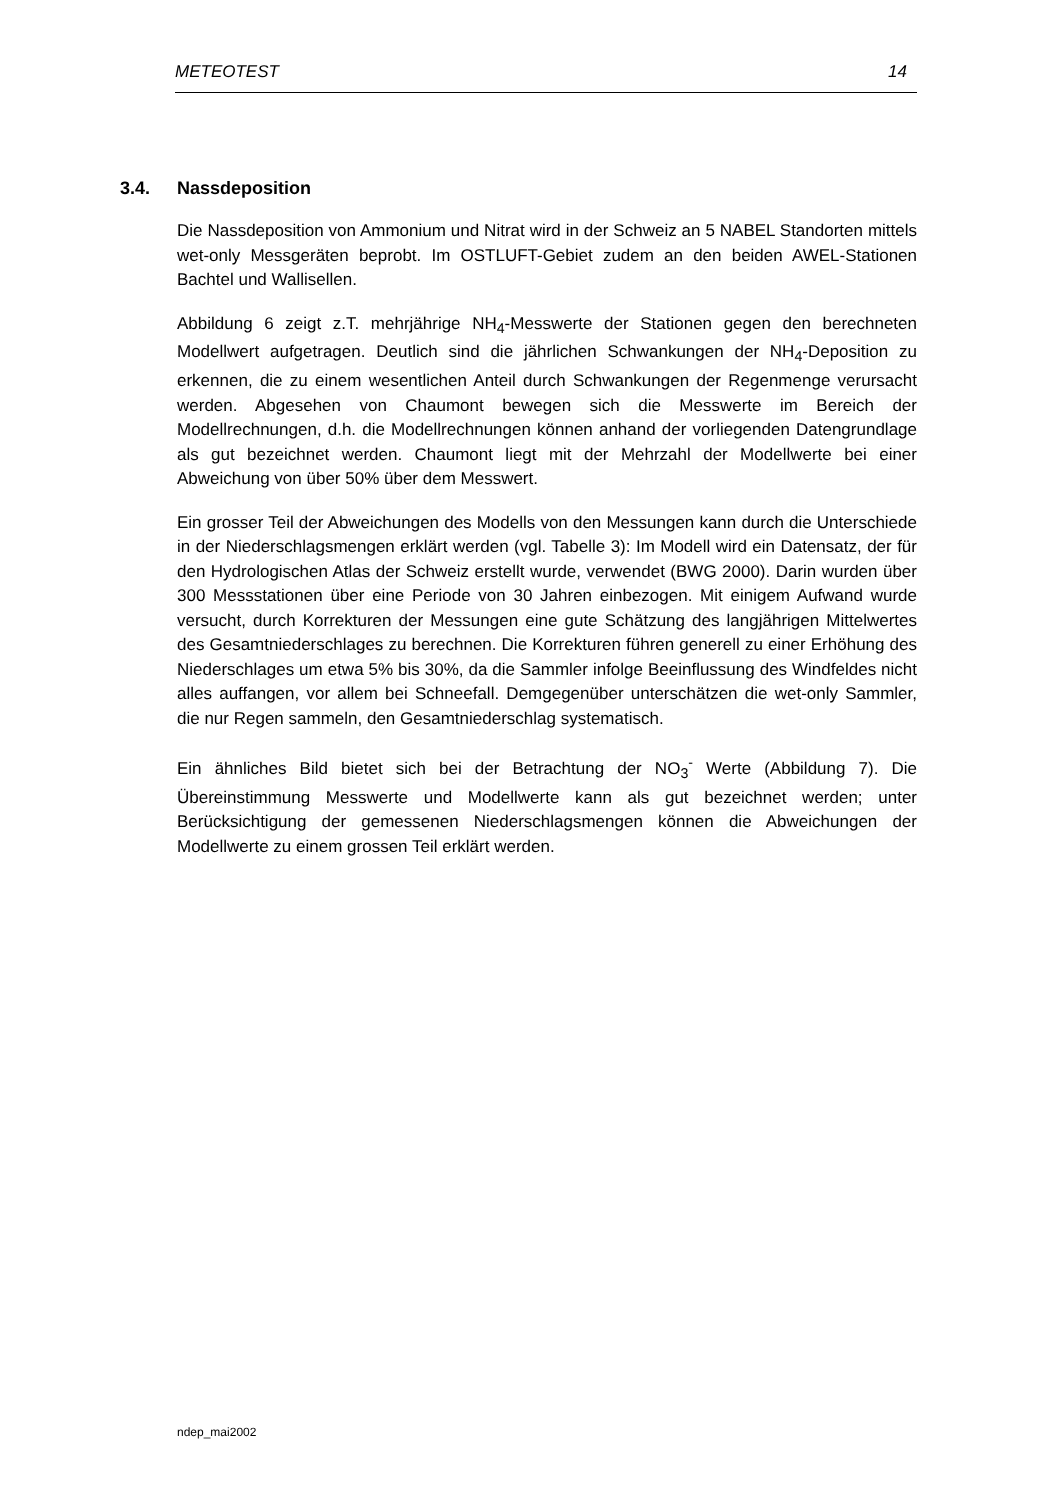METEOTEST 14
3.4. Nassdeposition
Die Nassdeposition von Ammonium und Nitrat wird in der Schweiz an 5 NABEL Standorten mittels wet-only Messgeräten beprobt. Im OSTLUFT-Gebiet zudem an den beiden AWEL-Stationen Bachtel und Wallisellen.
Abbildung 6 zeigt z.T. mehrjährige NH<sub>4</sub>-Messwerte der Stationen gegen den berechneten Modellwert aufgetragen. Deutlich sind die jährlichen Schwankungen der NH<sub>4</sub>-Deposition zu erkennen, die zu einem wesentlichen Anteil durch Schwankungen der Regenmenge verursacht werden. Abgesehen von Chaumont bewegen sich die Messwerte im Bereich der Modellrechnungen, d.h. die Modellrechnungen können anhand der vorliegenden Datengrundlage als gut bezeichnet werden. Chaumont liegt mit der Mehrzahl der Modellwerte bei einer Abweichung von über 50% über dem Messwert.
Ein grosser Teil der Abweichungen des Modells von den Messungen kann durch die Unterschiede in der Niederschlagsmengen erklärt werden (vgl. Tabelle 3): Im Modell wird ein Datensatz, der für den Hydrologischen Atlas der Schweiz erstellt wurde, verwendet (BWG 2000). Darin wurden über 300 Messstationen über eine Periode von 30 Jahren einbezogen. Mit einigem Aufwand wurde versucht, durch Korrekturen der Messungen eine gute Schätzung des langjährigen Mittelwertes des Gesamtniederschlages zu berechnen. Die Korrekturen führen generell zu einer Erhöhung des Niederschlages um etwa 5% bis 30%, da die Sammler infolge Beeinflussung des Windfeldes nicht alles auffangen, vor allem bei Schneefall. Demgegenüber unterschätzen die wet-only Sammler, die nur Regen sammeln, den Gesamtniederschlag systematisch.
Ein ähnliches Bild bietet sich bei der Betrachtung der NO<sub>3</sub><sup>-</sup> Werte (Abbildung 7). Die Übereinstimmung Messwerte und Modellwerte kann als gut bezeichnet werden; unter Berücksichtigung der gemessenen Niederschlagsmengen können die Abweichungen der Modellwerte zu einem grossen Teil erklärt werden.
ndep_mai2002